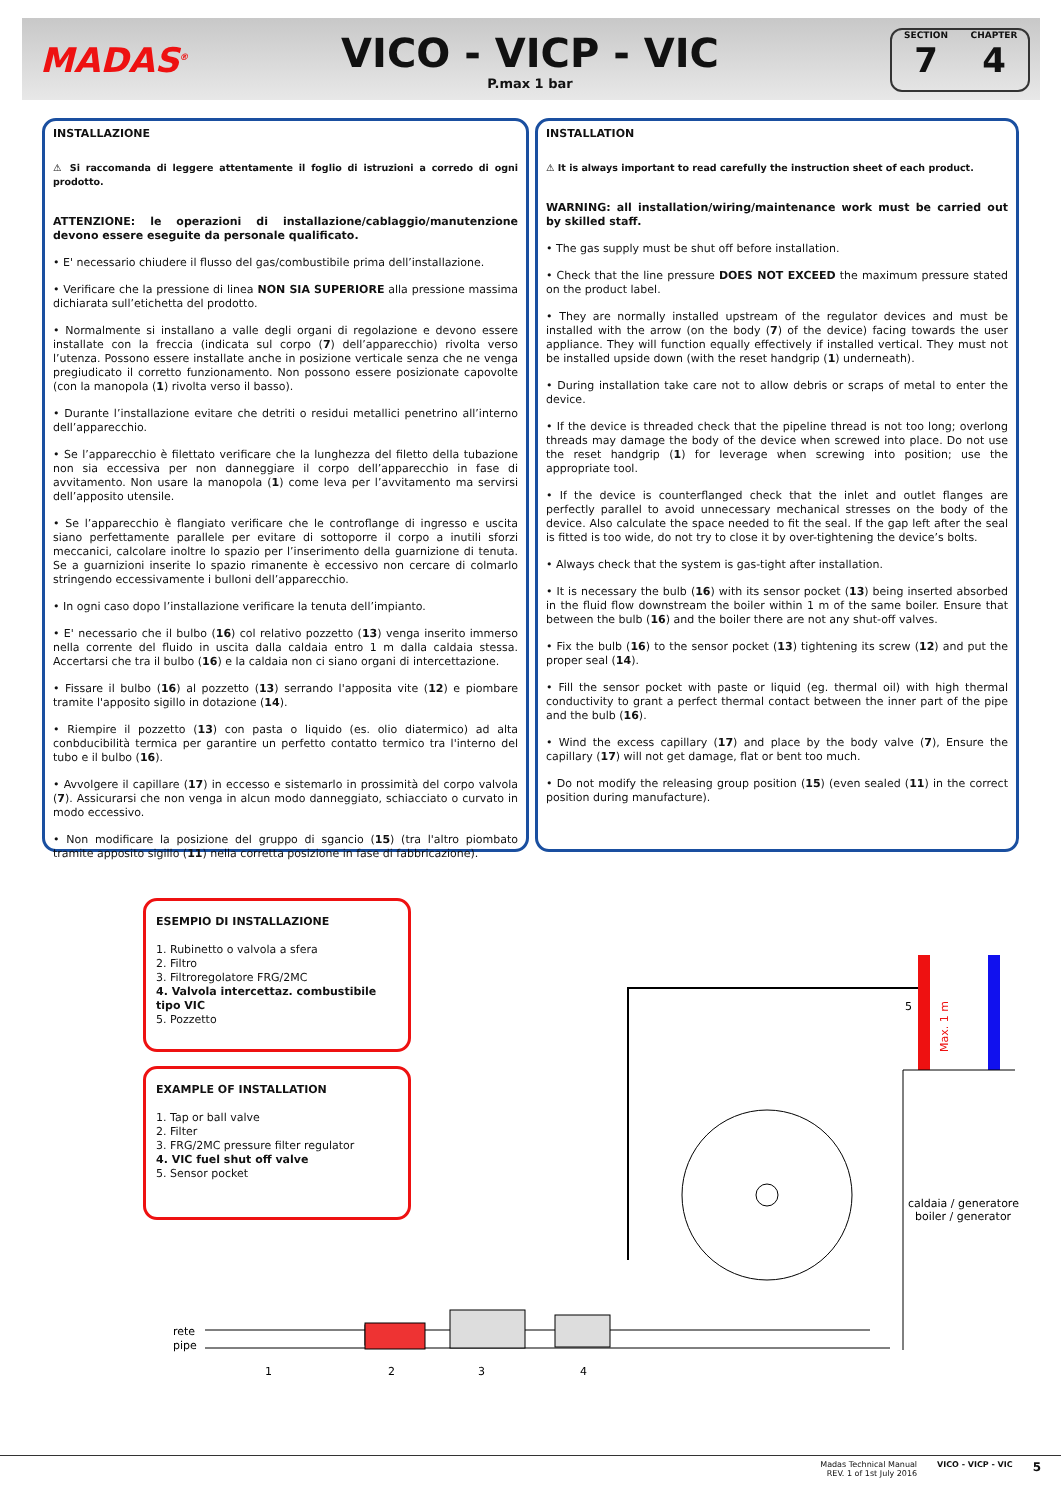MADAS<sup>®</sup>
VICO - VICP - VIC
P.max 1 bar
SECTION
7
CHAPTER
4
INSTALLAZIONE
⚠ Si raccomanda di leggere attentamente il foglio di istruzioni a corredo di ogni prodotto.
ATTENZIONE: le operazioni di installazione/cablaggio/manutenzione devono essere eseguite da personale qualificato.
• E' necessario chiudere il flusso del gas/combustibile prima dell’installazione.
• Verificare che la pressione di linea NON SIA SUPERIORE alla pressione massima dichiarata sull’etichetta del prodotto.
• Normalmente si installano a valle degli organi di regolazione e devono essere installate con la freccia (indicata sul corpo (7) dell’apparecchio) rivolta verso l’utenza. Possono essere installate anche in posizione verticale senza che ne venga pregiudicato il corretto funzionamento. Non possono essere posizionate capovolte (con la manopola (1) rivolta verso il basso).
• Durante l’installazione evitare che detriti o residui metallici penetrino all’interno dell’apparecchio.
• Se l’apparecchio è filettato verificare che la lunghezza del filetto della tubazione non sia eccessiva per non danneggiare il corpo dell’apparecchio in fase di avvitamento. Non usare la manopola (1) come leva per l’avvitamento ma servirsi dell’apposito utensile.
• Se l’apparecchio è flangiato verificare che le controflange di ingresso e uscita siano perfettamente parallele per evitare di sottoporre il corpo a inutili sforzi meccanici, calcolare inoltre lo spazio per l’inserimento della guarnizione di tenuta. Se a guarnizioni inserite lo spazio rimanente è eccessivo non cercare di colmarlo stringendo eccessivamente i bulloni dell’apparecchio.
• In ogni caso dopo l’installazione verificare la tenuta dell’impianto.
• E' necessario che il bulbo (16) col relativo pozzetto (13) venga inserito immerso nella corrente del fluido in uscita dalla caldaia entro 1 m dalla caldaia stessa. Accertarsi che tra il bulbo (16) e la caldaia non ci siano organi di intercettazione.
• Fissare il bulbo (16) al pozzetto (13) serrando l'apposita vite (12) e piombare tramite l'apposito sigillo in dotazione (14).
• Riempire il pozzetto (13) con pasta o liquido (es. olio diatermico) ad alta conbducibilità termica per garantire un perfetto contatto termico tra l'interno del tubo e il bulbo (16).
• Avvolgere il capillare (17) in eccesso e sistemarlo in prossimità del corpo valvola (7). Assicurarsi che non venga in alcun modo danneggiato, schiacciato o curvato in modo eccessivo.
• Non modificare la posizione del gruppo di sgancio (15) (tra l'altro piombato tramite apposito sigillo (11) nella corretta posizione in fase di fabbricazione).
INSTALLATION
⚠ It is always important to read carefully the instruction sheet of each product.
WARNING: all installation/wiring/maintenance work must be carried out by skilled staff.
• The gas supply must be shut off before installation.
• Check that the line pressure DOES NOT EXCEED the maximum pressure stated on the product label.
• They are normally installed upstream of the regulator devices and must be installed with the arrow (on the body (7) of the device) facing towards the user appliance. They will function equally effectively if installed vertical. They must not be installed upside down (with the reset handgrip (1) underneath).
• During installation take care not to allow debris or scraps of metal to enter the device.
• If the device is threaded check that the pipeline thread is not too long; overlong threads may damage the body of the device when screwed into place. Do not use the reset handgrip (1) for leverage when screwing into position; use the appropriate tool.
• If the device is counterflanged check that the inlet and outlet flanges are perfectly parallel to avoid unnecessary mechanical stresses on the body of the device. Also calculate the space needed to fit the seal. If the gap left after the seal is fitted is too wide, do not try to close it by over-tightening the device’s bolts.
• Always check that the system is gas-tight after installation.
• It is necessary the bulb (16) with its sensor pocket (13) being inserted absorbed in the fluid flow downstream the boiler within 1 m of the same boiler. Ensure that between the bulb (16) and the boiler there are not any shut-off valves.
• Fix the bulb (16) to the sensor pocket (13) tightening its screw (12) and put the proper seal (14).
• Fill the sensor pocket with paste or liquid (eg. thermal oil) with high thermal conductivity to grant a perfect thermal contact between the inner part of the pipe and the bulb (16).
• Wind the excess capillary (17) and place by the body valve (7), Ensure the capillary (17) will not get damage, flat or bent too much.
• Do not modify the releasing group position (15) (even sealed (11) in the correct position during manufacture).
ESEMPIO DI INSTALLAZIONE
1. Rubinetto o valvola a sfera
2. Filtro
3. Filtroregolatore FRG/2MC
4. Valvola intercettaz. combustibile tipo VIC
5. Pozzetto
EXAMPLE OF INSTALLATION
1. Tap or ball valve
2. Filter
3. FRG/2MC pressure filter regulator
4. VIC fuel shut off valve
5. Sensor pocket
Max. 1 m
5
caldaia / generatore
boiler / generator
rete
pipe
1
2
3
4
Madas Technical Manual
REV. 1 of 1st July 2016 VICO - VICP - VIC 5